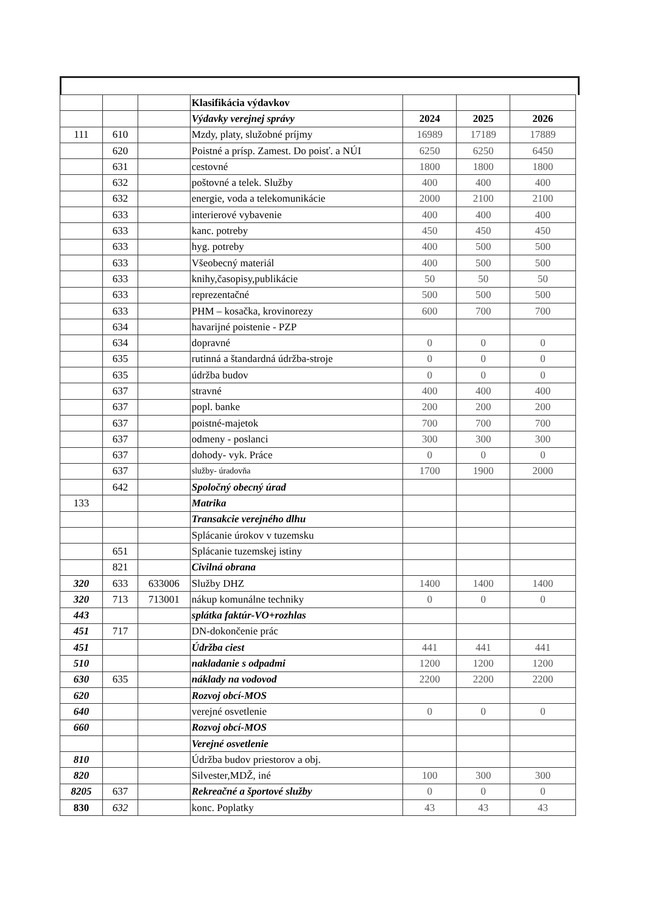| | | | Klasifikácia výdavkov | | | |
| --- | --- | --- | --- | --- | --- | --- |
| | | | Výdavky verejnej správy | 2024 | 2025 | 2026 |
| 111 | 610 | | Mzdy, platy, služobné príjmy | 16989 | 17189 | 17889 |
| | 620 | | Poistné a prísp. Zamest. Do poisť. a NÚI | 6250 | 6250 | 6450 |
| | 631 | | cestovné | 1800 | 1800 | 1800 |
| | 632 | | poštovné a telek. Služby | 400 | 400 | 400 |
| | 632 | | energie, voda a telekomunikácie | 2000 | 2100 | 2100 |
| | 633 | | interierové vybavenie | 400 | 400 | 400 |
| | 633 | | kanc. potreby | 450 | 450 | 450 |
| | 633 | | hyg. potreby | 400 | 500 | 500 |
| | 633 | | Všeobecný materiál | 400 | 500 | 500 |
| | 633 | | knihy,časopisy,publikácie | 50 | 50 | 50 |
| | 633 | | reprezentačné | 500 | 500 | 500 |
| | 633 | | PHM – kosačka, krovinorezy | 600 | 700 | 700 |
| | 634 | | havarijné poistenie - PZP | | | |
| | 634 | | dopravné | 0 | 0 | 0 |
| | 635 | | rutinná a štandardná údržba-stroje | 0 | 0 | 0 |
| | 635 | | údržba budov | 0 | 0 | 0 |
| | 637 | | stravné | 400 | 400 | 400 |
| | 637 | | popl. banke | 200 | 200 | 200 |
| | 637 | | poistné-majetok | 700 | 700 | 700 |
| | 637 | | odmeny - poslanci | 300 | 300 | 300 |
| | 637 | | dohody- vyk. Práce | 0 | 0 | 0 |
| | 637 | | služby- úradovňa | 1700 | 1900 | 2000 |
| | 642 | | Spoločný obecný úrad | | | |
| 133 | | | Matrika | | | |
| | | | Transakcie verejného dlhu | | | |
| | | | Splácanie úrokov v tuzemsku | | | |
| | 651 | | Splácanie tuzemskej istiny | | | |
| | 821 | | Civilná obrana | | | |
| 320 | 633 | 633006 | Služby DHZ | 1400 | 1400 | 1400 |
| 320 | 713 | 713001 | nákup komunálne techniky | 0 | 0 | 0 |
| 443 | | | splátka faktúr-VO+rozhlas | | | |
| 451 | 717 | | DN-dokončenie prác | | | |
| 451 | | | Údržba ciest | 441 | 441 | 441 |
| 510 | | | nakladanie s odpadmi | 1200 | 1200 | 1200 |
| 630 | 635 | | náklady na vodovod | 2200 | 2200 | 2200 |
| 620 | | | Rozvoj obcí-MOS | | | |
| 640 | | | verejné osvetlenie | 0 | 0 | 0 |
| 660 | | | Rozvoj obcí-MOS | | | |
| | | | Verejné osvetlenie | | | |
| 810 | | | Údržba budov priestorov a obj. | | | |
| 820 | | | Silvester,MDŽ, iné | 100 | 300 | 300 |
| 8205 | 637 | | Rekreačné a športové služby | 0 | 0 | 0 |
| 830 | 632 | | konc. Poplatky | 43 | 43 | 43 |